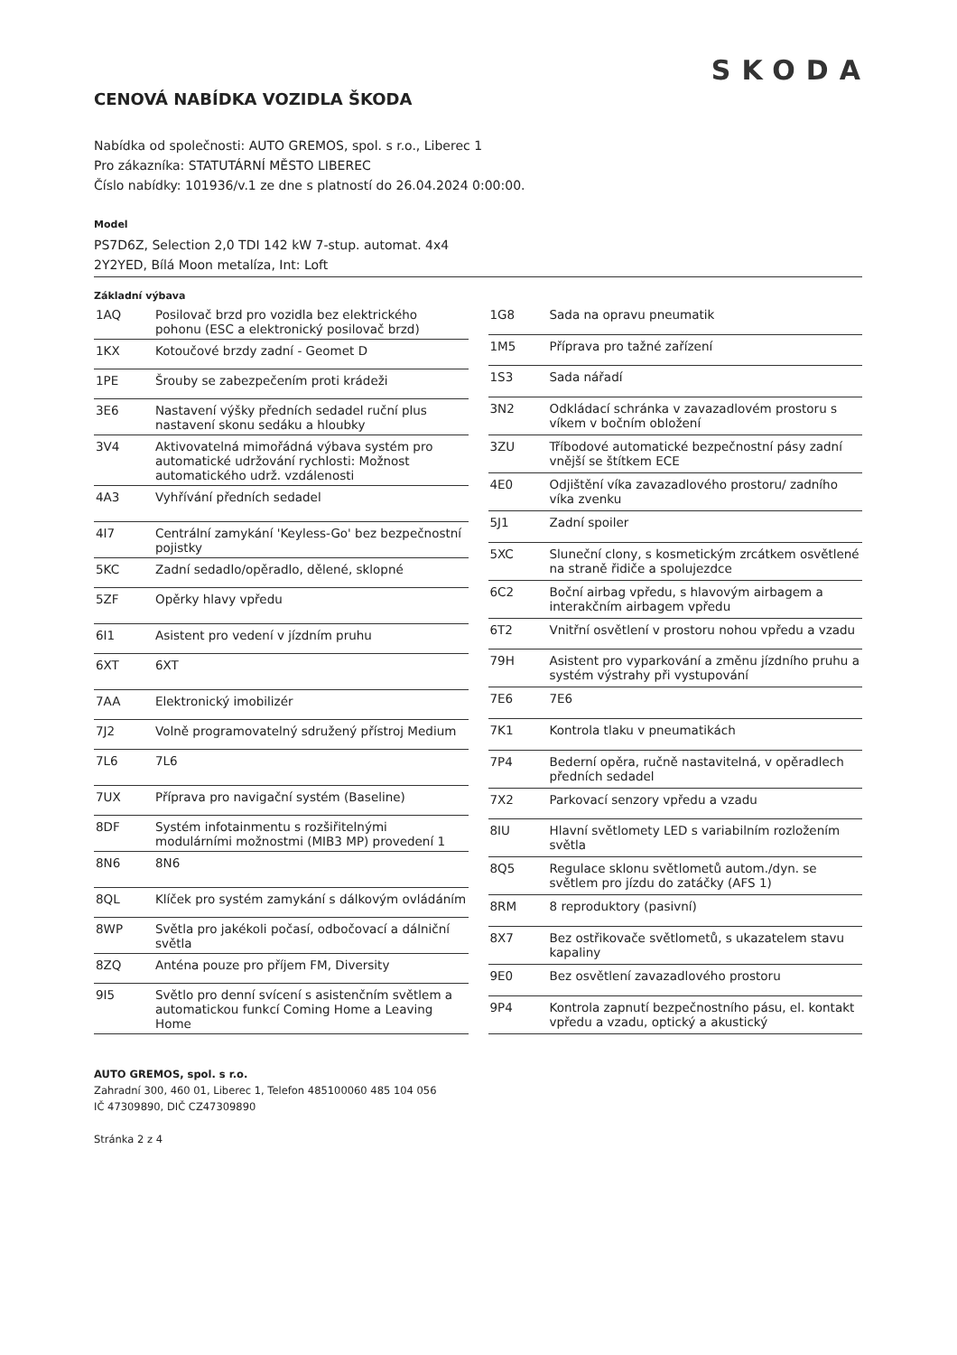SKODA
CENOVÁ NABÍDKA VOZIDLA ŠKODA
Nabídka od společnosti: AUTO GREMOS, spol. s r.o., Liberec 1
Pro zákazníka: STATUTÁRNÍ MĚSTO LIBEREC
Číslo nabídky: 101936/v.1 ze dne s platností do 26.04.2024 0:00:00.
Model
PS7D6Z, Selection 2,0 TDI 142 kW 7-stup. automat. 4x4
2Y2YED, Bílá Moon metalíza, Int: Loft
Základní výbava
| 1AQ | Posilovač brzd pro vozidla bez elektrického pohonu (ESC a elektronický posilovač brzd) |
| 1KX | Kotoučové brzdy zadní - Geomet D |
| 1PE | Šrouby se zabezpečením proti krádeži |
| 3E6 | Nastavení výšky předních sedadel ruční plus nastavení skonu sedáku a hloubky |
| 3V4 | Aktivovatelná mimořádná výbava systém pro automatické udržování rychlosti: Možnost automatického udrž. vzdálenosti |
| 4A3 | Vyhřívání předních sedadel |
| 4I7 | Centrální zamykání 'Keyless-Go' bez bezpečnostní pojistky |
| 5KC | Zadní sedadlo/opěradlo, dělené, sklopné |
| 5ZF | Opěrky hlavy vpředu |
| 6I1 | Asistent pro vedení v jízdním pruhu |
| 6XT | 6XT |
| 7AA | Elektronický imobilizér |
| 7J2 | Volně programovatelný sdružený přístroj Medium |
| 7L6 | 7L6 |
| 7UX | Příprava pro navigační systém (Baseline) |
| 8DF | Systém infotainmentu s rozšiřitelnými modulárními možnostmi (MIB3 MP) provedení 1 |
| 8N6 | 8N6 |
| 8QL | Klíček pro systém zamykání s dálkovým ovládáním |
| 8WP | Světla pro jakékoli počasí, odbočovací a dálniční světla |
| 8ZQ | Anténa pouze pro příjem FM, Diversity |
| 9I5 | Světlo pro denní svícení s asistenčním světlem a automatickou funkcí Coming Home a Leaving Home |
| 1G8 | Sada na opravu pneumatik |
| 1M5 | Příprava pro tažné zařízení |
| 1S3 | Sada nářadí |
| 3N2 | Odkládací schránka v zavazadlovém prostoru s víkem v bočním obložení |
| 3ZU | Tříbodové automatické bezpečnostní pásy zadní vnější se štítkem ECE |
| 4E0 | Odjištění víka zavazadlového prostoru/ zadního víka zvenku |
| 5J1 | Zadní spoiler |
| 5XC | Sluneční clony, s kosmetickým zrcátkem osvětlené na straně řidiče a spolujezdce |
| 6C2 | Boční airbag vpředu, s hlavovým airbagem a interakčním airbagem vpředu |
| 6T2 | Vnitřní osvětlení v prostoru nohou vpředu a vzadu |
| 79H | Asistent pro vyparkování a změnu jízdního pruhu a systém výstrahy při vystupování |
| 7E6 | 7E6 |
| 7K1 | Kontrola tlaku v pneumatikách |
| 7P4 | Bederní opěra, ručně nastavitelná, v opěradlech předních sedadel |
| 7X2 | Parkovací senzory vpředu a vzadu |
| 8IU | Hlavní světlomety LED s variabilním rozložením světla |
| 8Q5 | Regulace sklonu světlometů autom./dyn. se světlem pro jízdu do zatáčky (AFS 1) |
| 8RM | 8 reproduktory (pasivní) |
| 8X7 | Bez ostřikovače světlometů, s ukazatelem stavu kapaliny |
| 9E0 | Bez osvětlení zavazadlového prostoru |
| 9P4 | Kontrola zapnutí bezpečnostního pásu, el. kontakt vpředu a vzadu, optický a akustický |
AUTO GREMOS, spol. s r.o.
Zahradní 300, 460 01, Liberec 1, Telefon 485100060 485 104 056
IČ 47309890, DIČ CZ47309890
Stránka 2 z 4